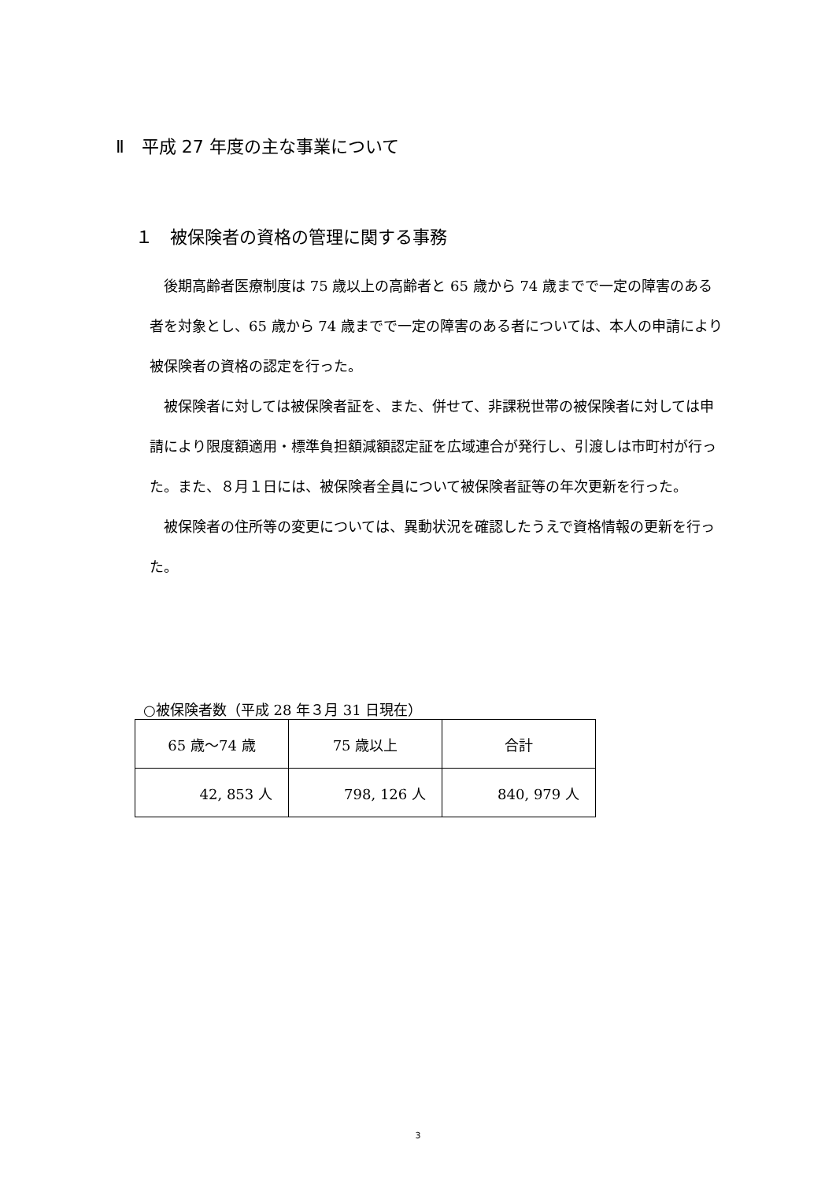Ⅱ　平成 27 年度の主な事業について
１　被保険者の資格の管理に関する事務
後期高齢者医療制度は 75 歳以上の高齢者と 65 歳から 74 歳までで一定の障害のある者を対象とし、65 歳から 74 歳までで一定の障害のある者については、本人の申請により被保険者の資格の認定を行った。
被保険者に対しては被保険者証を、また、併せて、非課税世帯の被保険者に対しては申請により限度額適用・標準負担額減額認定証を広域連合が発行し、引渡しは市町村が行った。また、８月１日には、被保険者全員について被保険者証等の年次更新を行った。
被保険者の住所等の変更については、異動状況を確認したうえで資格情報の更新を行った。
○被保険者数（平成 28 年３月 31 日現在）
| 65 歳～74 歳 | 75 歳以上 | 合計 |
| 42, 853 人 | 798, 126 人 | 840, 979 人 |
3